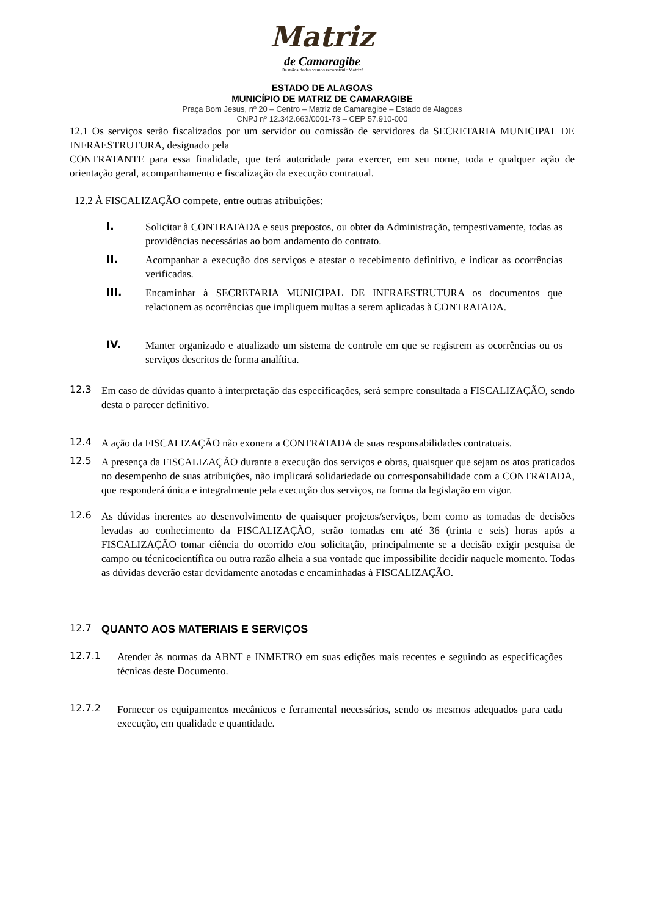Matriz
de Camaragibe
De mãos dadas vamos reconstruir Matriz!
ESTADO DE ALAGOAS
MUNICÍPIO DE MATRIZ DE CAMARAGIBE
Praça Bom Jesus, nº 20 – Centro – Matriz de Camaragibe – Estado de Alagoas
CNPJ nº 12.342.663/0001-73 – CEP 57.910-000
12.1 Os serviços serão fiscalizados por um servidor ou comissão de servidores da SECRETARIA MUNICIPAL DE INFRAESTRUTURA, designado pela
CONTRATANTE para essa finalidade, que terá autoridade para exercer, em seu nome, toda e qualquer ação de orientação geral, acompanhamento e fiscalização da execução contratual.
12.2 À FISCALIZAÇÃO compete, entre outras atribuições:
I.
Solicitar à CONTRATADA e seus prepostos, ou obter da Administração, tempestivamente, todas as providências necessárias ao bom andamento do contrato.
II.
Acompanhar a execução dos serviços e atestar o recebimento definitivo, e indicar as ocorrências verificadas.
III.
Encaminhar à SECRETARIA MUNICIPAL DE INFRAESTRUTURA os documentos que relacionem as ocorrências que impliquem multas a serem aplicadas à CONTRATADA.
IV.
Manter organizado e atualizado um sistema de controle em que se registrem as ocorrências ou os serviços descritos de forma analítica.
12.3
Em caso de dúvidas quanto à interpretação das especificações, será sempre consultada a FISCALIZAÇÃO, sendo desta o parecer definitivo.
12.4
A ação da FISCALIZAÇÃO não exonera a CONTRATADA de suas responsabilidades contratuais.
12.5
A presença da FISCALIZAÇÃO durante a execução dos serviços e obras, quaisquer que sejam os atos praticados no desempenho de suas atribuições, não implicará solidariedade ou corresponsabilidade com a CONTRATADA, que responderá única e integralmente pela execução dos serviços, na forma da legislação em vigor.
12.6
As dúvidas inerentes ao desenvolvimento de quaisquer projetos/serviços, bem como as tomadas de decisões levadas ao conhecimento da FISCALIZAÇÃO, serão tomadas em até 36 (trinta e seis) horas após a FISCALIZAÇÃO tomar ciência do ocorrido e/ou solicitação, principalmente se a decisão exigir pesquisa de campo ou técnicocientífica ou outra razão alheia a sua vontade que impossibilite decidir naquele momento. Todas as dúvidas deverão estar devidamente anotadas e encaminhadas à FISCALIZAÇÃO.
12.7
QUANTO AOS MATERIAIS E SERVIÇOS
12.7.1
Atender às normas da ABNT e INMETRO em suas edições mais recentes e seguindo as especificações técnicas deste Documento.
12.7.2
Fornecer os equipamentos mecânicos e ferramental necessários, sendo os mesmos adequados para cada execução, em qualidade e quantidade.